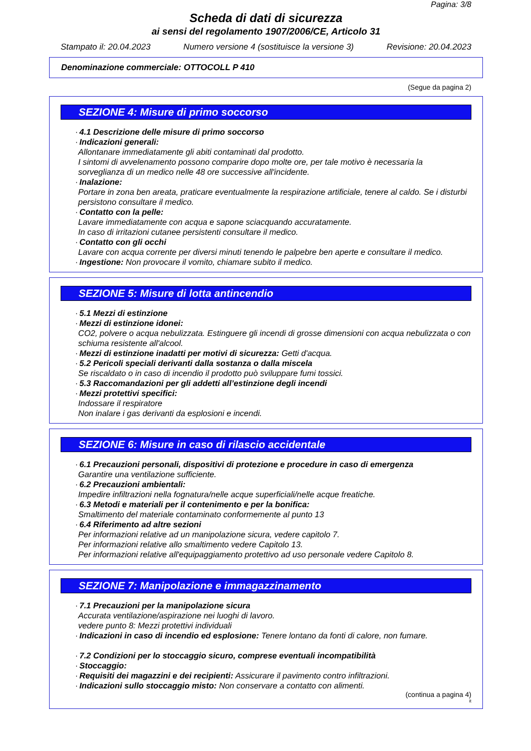Pagina: 3/8
Scheda di dati di sicurezza
ai sensi del regolamento 1907/2006/CE, Articolo 31
Stampato il: 20.04.2023 Numero versione 4 (sostituisce la versione 3) Revisione: 20.04.2023
Denominazione commerciale: OTTOCOLL P 410
(Segue da pagina 2)
SEZIONE 4: Misure di primo soccorso
· 4.1 Descrizione delle misure di primo soccorso
· Indicazioni generali:
Allontanare immediatamente gli abiti contaminati dal prodotto.
I sintomi di avvelenamento possono comparire dopo molte ore, per tale motivo è necessaria la sorveglianza di un medico nelle 48 ore successive all'incidente.
· Inalazione:
Portare in zona ben areata, praticare eventualmente la respirazione artificiale, tenere al caldo. Se i disturbi persistono consultare il medico.
· Contatto con la pelle:
Lavare immediatamente con acqua e sapone sciacquando accuratamente.
In caso di irritazioni cutanee persistenti consultare il medico.
· Contatto con gli occhi
Lavare con acqua corrente per diversi minuti tenendo le palpebre ben aperte e consultare il medico.
· Ingestione: Non provocare il vomito, chiamare subito il medico.
SEZIONE 5: Misure di lotta antincendio
· 5.1 Mezzi di estinzione
· Mezzi di estinzione idonei:
CO2, polvere o acqua nebulizzata. Estinguere gli incendi di grosse dimensioni con acqua nebulizzata o con schiuma resistente all'alcool.
· Mezzi di estinzione inadatti per motivi di sicurezza: Getti d'acqua.
· 5.2 Pericoli speciali derivanti dalla sostanza o dalla miscela
Se riscaldato o in caso di incendio il prodotto può sviluppare fumi tossici.
· 5.3 Raccomandazioni per gli addetti all’estinzione degli incendi
· Mezzi protettivi specifici:
Indossare il respiratore
Non inalare i gas derivanti da esplosioni e incendi.
SEZIONE 6: Misure in caso di rilascio accidentale
· 6.1 Precauzioni personali, dispositivi di protezione e procedure in caso di emergenza
Garantire una ventilazione sufficiente.
· 6.2 Precauzioni ambientali:
Impedire infiltrazioni nella fognatura/nelle acque superficiali/nelle acque freatiche.
· 6.3 Metodi e materiali per il contenimento e per la bonifica:
Smaltimento del materiale contaminato conformemente al punto 13
· 6.4 Riferimento ad altre sezioni
Per informazioni relative ad un manipolazione sicura, vedere capitolo 7.
Per informazioni relative allo smaltimento vedere Capitolo 13.
Per informazioni relative all'equipaggiamento protettivo ad uso personale vedere Capitolo 8.
SEZIONE 7: Manipolazione e immagazzinamento
· 7.1 Precauzioni per la manipolazione sicura
Accurata ventilazione/aspirazione nei luoghi di lavoro.
vedere punto 8: Mezzi protettivi individuali
· Indicazioni in caso di incendio ed esplosione: Tenere lontano da fonti di calore, non fumare.
· 7.2 Condizioni per lo stoccaggio sicuro, comprese eventuali incompatibilità
· Stoccaggio:
· Requisiti dei magazzini e dei recipienti: Assicurare il pavimento contro infiltrazioni.
· Indicazioni sullo stoccaggio misto: Non conservare a contatto con alimenti.
(continua a pagina 4)
it